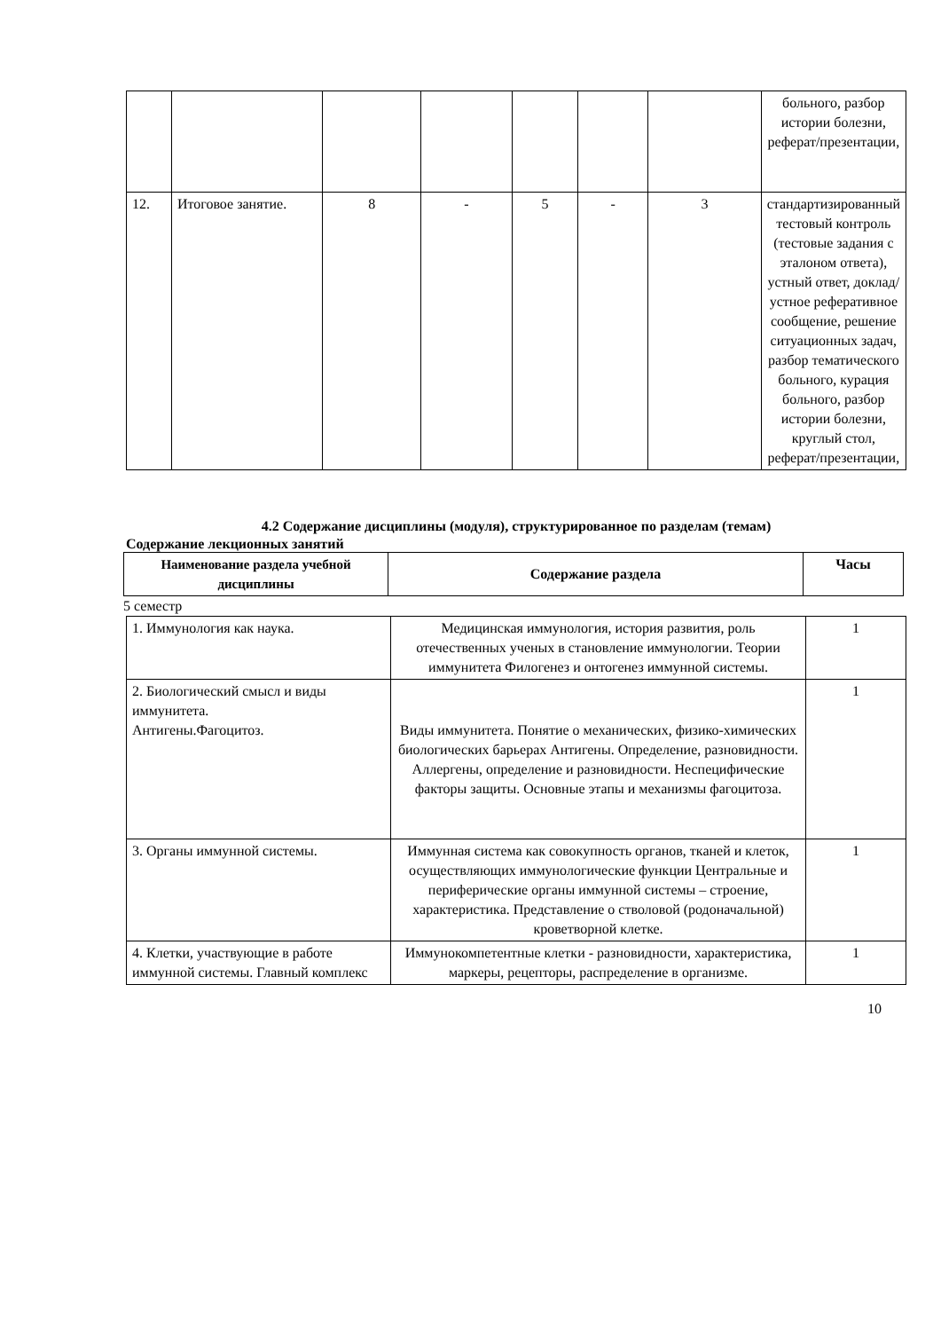| | | | | | | | больного, разбор истории болезни, реферат/презентации, |
| 12. | Итоговое занятие. | 8 | - | 5 | - | 3 | стандартизированный тестовый контроль (тестовые задания с эталоном ответа), устный ответ, доклад/устное реферативное сообщение, решение ситуационных задач, разбор тематического больного, курация больного, разбор истории болезни, круглый стол, реферат/презентации, |
4.2 Содержание дисциплины (модуля), структурированное по разделам (темам)
Содержание лекционных занятий
| Наименование раздела учебной дисциплины | Содержание раздела | Часы |
| --- | --- | --- |
5 семестр
| 1. Иммунология как наука. | Медицинская иммунология, история развития, роль отечественных ученых в становление иммунологии. Теории иммунитета Филогенез и онтогенез иммунной системы. | 1 |
| 2. Биологический смысл и виды иммунитета. Антигены.Фагоцитоз. | Виды иммунитета. Понятие о механических, физико-химических биологических барьерах Антигены. Определение, разновидности. Аллергены, определение и разновидности. Неспецифические факторы защиты. Основные этапы и механизмы фагоцитоза. | 1 |
| 3. Органы иммунной системы. | Иммунная система как совокупность органов, тканей и клеток, осуществляющих иммунологические функции Центральные и периферические органы иммунной системы – строение, характеристика. Представление о стволовой (родоначальной) кроветворной клетке. | 1 |
| 4. Клетки, участвующие в работе иммунной системы. Главный комплекс | Иммунокомпетентные клетки - разновидности, характеристика, маркеры, рецепторы, распределение в организме. | 1 |
10